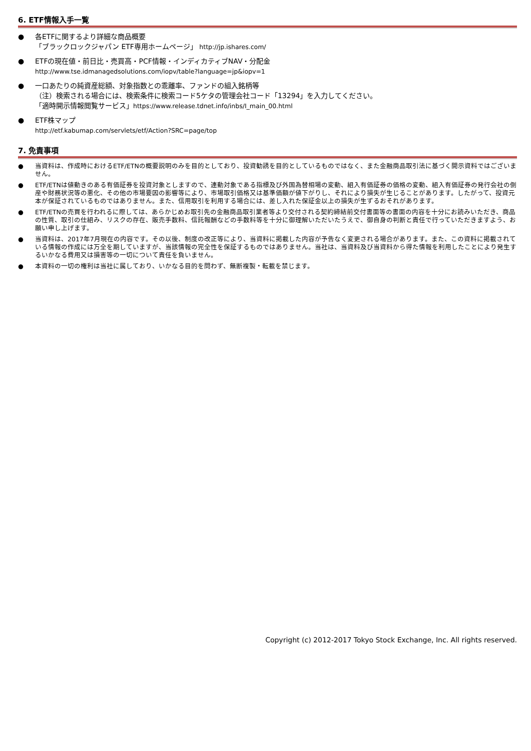6. ETF情報入手一覧
● 各ETFに関するより詳細な商品概要
「ブラックロックジャパン ETF専用ホームページ」 http://jp.ishares.com/
● ETFの現在値・前日比・売買高・PCF情報・インディカティブNAV・分配金
http://www.tse.idmanagedsolutions.com/iopv/table?language=jp&iopv=1
● 一口あたりの純資産総額、対象指数との乖離率、ファンドの組入銘柄等
（注）検索される場合には、検索条件に検索コード5ケタの管理会社コード「13294」を入力してください。
「適時開示情報閲覧サービス」https://www.release.tdnet.info/inbs/I_main_00.html
● ETF株マップ
http://etf.kabumap.com/servlets/etf/Action?SRC=page/top
7. 免責事項
● 当資料は、作成時におけるETF/ETNの概要説明のみを目的としており、投資勧誘を目的としているものではなく、また金融商品取引法に基づく開示資料ではございません。
● ETF/ETNは値動きのある有価証券を投資対象としますので、連動対象である指標及び外国為替相場の変動、組入有価証券の価格の変動、組入有価証券の発行会社の倒産や財務状況等の悪化、その他の市場要因の影響等により、市場取引価格又は基準価額が値下がりし、それにより損失が生じることがあります。したがって、投資元本が保証されているものではありません。また、信用取引を利用する場合には、差し入れた保証金以上の損失が生ずるおそれがあります。
● ETF/ETNの売買を行われるに際しては、あらかじめお取引先の金融商品取引業者等より交付される契約締結前交付書面等の書面の内容を十分にお読みいただき、商品の性質、取引の仕組み、リスクの存在、販売手数料、信託報酬などの手数料等を十分に御理解いただいたうえで、御自身の判断と責任で行っていただきますよう、お願い申し上げます。
● 当資料は、2017年7月現在の内容です。その以後、制度の改正等により、当資料に掲載した内容が予告なく変更される場合があります。また、この資料に掲載されている情報の作成には万全を期していますが、当該情報の完全性を保証するものではありません。当社は、当資料及び当資料から得た情報を利用したことにより発生するいかなる費用又は損害等の一切について責任を負いません。
● 本資料の一切の権利は当社に属しており、いかなる目的を問わず、無断複製・転載を禁じます。
Copyright (c) 2012-2017 Tokyo Stock Exchange, Inc. All rights reserved.